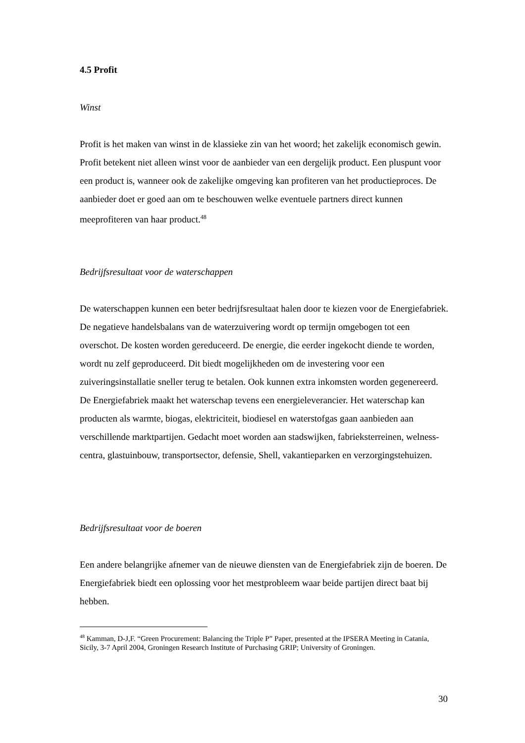4.5 Profit
Winst
Profit is het maken van winst in de klassieke zin van het woord; het zakelijk economisch gewin. Profit betekent niet alleen winst voor de aanbieder van een dergelijk product. Een pluspunt voor een product is, wanneer ook de zakelijke omgeving kan profiteren van het productieproces. De aanbieder doet er goed aan om te beschouwen welke eventuele partners direct kunnen meeprofiteren van haar product.<sup>48</sup>
Bedrijfsresultaat voor de waterschappen
De waterschappen kunnen een beter bedrijfsresultaat halen door te kiezen voor de Energiefabriek. De negatieve handelsbalans van de waterzuivering wordt op termijn omgebogen tot een overschot. De kosten worden gereduceerd. De energie, die eerder ingekocht diende te worden, wordt nu zelf geproduceerd. Dit biedt mogelijkheden om de investering voor een zuiveringsinstallatie sneller terug te betalen. Ook kunnen extra inkomsten worden gegenereerd. De Energiefabriek maakt het waterschap tevens een energieleverancier. Het waterschap kan producten als warmte, biogas, elektriciteit, biodiesel en waterstofgas gaan aanbieden aan verschillende marktpartijen. Gedacht moet worden aan stadswijken, fabrieksterreinen, welness-centra, glastuinbouw, transportsector, defensie, Shell, vakantieparken en verzorgingstehuizen.
Bedrijfsresultaat voor de boeren
Een andere belangrijke afnemer van de nieuwe diensten van de Energiefabriek zijn de boeren. De Energiefabriek biedt een oplossing voor het mestprobleem waar beide partijen direct baat bij hebben.
<sup>48</sup> Kamman, D-J,F. “Green Procurement: Balancing the Triple P” Paper, presented at the IPSERA Meeting in Catania, Sicily, 3-7 April 2004, Groningen Research Institute of Purchasing GRIP; University of Groningen.
30